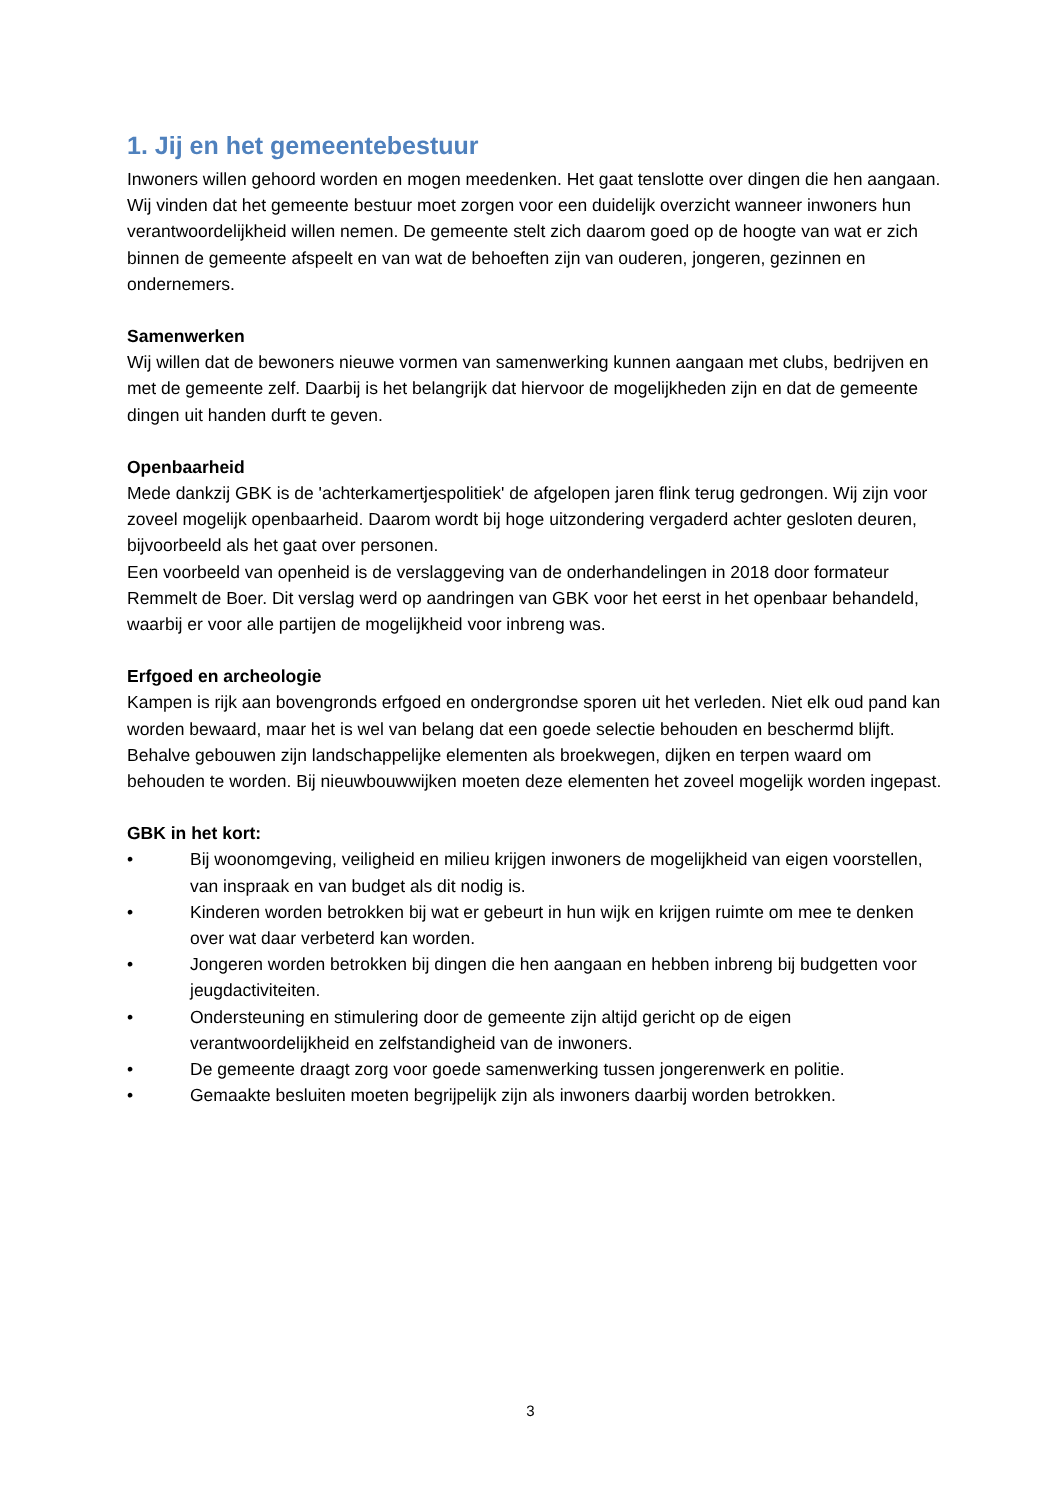1. Jij en het gemeentebestuur
Inwoners willen gehoord worden en mogen meedenken. Het gaat tenslotte over dingen die hen aangaan. Wij vinden dat het gemeente bestuur moet zorgen voor een duidelijk overzicht wanneer inwoners hun verantwoordelijkheid willen nemen. De gemeente stelt zich daarom goed op de hoogte van wat er zich binnen de gemeente afspeelt en van wat de behoeften zijn van ouderen, jongeren, gezinnen en ondernemers.
Samenwerken
Wij willen dat de bewoners nieuwe vormen van samenwerking kunnen aangaan met clubs, bedrijven en met de gemeente zelf. Daarbij is het belangrijk dat hiervoor de mogelijkheden zijn en dat de gemeente dingen uit handen durft te geven.
Openbaarheid
Mede dankzij GBK is de 'achterkamertjespolitiek' de afgelopen jaren flink terug gedrongen. Wij zijn voor zoveel mogelijk openbaarheid. Daarom wordt bij hoge uitzondering vergaderd achter gesloten deuren, bijvoorbeeld als het gaat over personen.
Een voorbeeld van openheid is de verslaggeving van de onderhandelingen in 2018 door formateur Remmelt de Boer. Dit verslag werd op aandringen van GBK voor het eerst in het openbaar behandeld, waarbij er voor alle partijen de mogelijkheid voor inbreng was.
Erfgoed en archeologie
Kampen is rijk aan bovengronds erfgoed en ondergrondse sporen uit het verleden. Niet elk oud pand kan worden bewaard, maar het is wel van belang dat een goede selectie behouden en beschermd blijft. Behalve gebouwen zijn landschappelijke elementen als broekwegen, dijken en terpen waard om behouden te worden. Bij nieuwbouwwijken moeten deze elementen het zoveel mogelijk worden ingepast.
GBK in het kort:
• Bij woonomgeving, veiligheid en milieu krijgen inwoners de mogelijkheid van eigen voorstellen, van inspraak en van budget als dit nodig is.
• Kinderen worden betrokken bij wat er gebeurt in hun wijk en krijgen ruimte om mee te denken over wat daar verbeterd kan worden.
• Jongeren worden betrokken bij dingen die hen aangaan en hebben inbreng bij budgetten voor jeugdactiviteiten.
• Ondersteuning en stimulering door de gemeente zijn altijd gericht op de eigen verantwoordelijkheid en zelfstandigheid van de inwoners.
• De gemeente draagt zorg voor goede samenwerking tussen jongerenwerk en politie.
• Gemaakte besluiten moeten begrijpelijk zijn als inwoners daarbij worden betrokken.
3